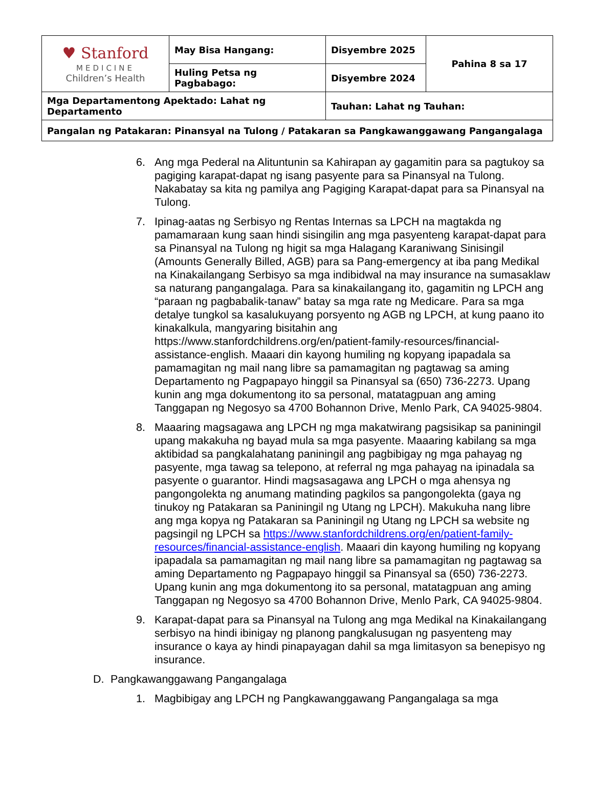| ♥ Stanford MEDICINE Children’s Health | May Bisa Hangang: | Disyembre 2025 | Pahina 8 sa 17 |
| | Huling Petsa ng Pagbabago: | Disyembre 2024 | |
| Mga Departamentong Apektado: Lahat ng Departamento | | Tauhan: Lahat ng Tauhan: | |
| Pangalan ng Patakaran: Pinansyal na Tulong / Patakaran sa Pangkawanggawang Pangangalaga | | | |
6. Ang mga Pederal na Alituntunin sa Kahirapan ay gagamitin para sa pagtukoy sa pagiging karapat-dapat ng isang pasyente para sa Pinansyal na Tulong. Nakabatay sa kita ng pamilya ang Pagiging Karapat-dapat para sa Pinansyal na Tulong.
7. Ipinag-aatas ng Serbisyo ng Rentas Internas sa LPCH na magtakda ng pamamaraan kung saan hindi sisingilin ang mga pasyenteng karapat-dapat para sa Pinansyal na Tulong ng higit sa mga Halagang Karaniwang Sinisingil (Amounts Generally Billed, AGB) para sa Pang-emergency at iba pang Medikal na Kinakailangang Serbisyo sa mga indibidwal na may insurance na sumasaklaw sa naturang pangangalaga. Para sa kinakailangang ito, gagamitin ng LPCH ang “paraan ng pagbabalik-tanaw” batay sa mga rate ng Medicare. Para sa mga detalye tungkol sa kasalukuyang porsyento ng AGB ng LPCH, at kung paano ito kinakalkula, mangyaring bisitahin ang https://www.stanfordchildrens.org/en/patient-family-resources/financial-assistance-english. Maaari din kayong humiling ng kopyang ipapadala sa pamamagitan ng mail nang libre sa pamamagitan ng pagtawag sa aming Departamento ng Pagpapayo hinggil sa Pinansyal sa (650) 736-2273. Upang kunin ang mga dokumentong ito sa personal, matatagpuan ang aming Tanggapan ng Negosyo sa 4700 Bohannon Drive, Menlo Park, CA 94025-9804.
8. Maaaring magsagawa ang LPCH ng mga makatwirang pagsisikap sa paniningil upang makakuha ng bayad mula sa mga pasyente. Maaaring kabilang sa mga aktibidad sa pangkalahatang paniningil ang pagbibigay ng mga pahayag ng pasyente, mga tawag sa telepono, at referral ng mga pahayag na ipinadala sa pasyente o guarantor. Hindi magsasagawa ang LPCH o mga ahensya ng pangongolekta ng anumang matinding pagkilos sa pangongolekta (gaya ng tinukoy ng Patakaran sa Paniningil ng Utang ng LPCH). Makukuha nang libre ang mga kopya ng Patakaran sa Paniningil ng Utang ng LPCH sa website ng pagsingil ng LPCH sa https://www.stanfordchildrens.org/en/patient-family-resources/financial-assistance-english. Maaari din kayong humiling ng kopyang ipapadala sa pamamagitan ng mail nang libre sa pamamagitan ng pagtawag sa aming Departamento ng Pagpapayo hinggil sa Pinansyal sa (650) 736-2273. Upang kunin ang mga dokumentong ito sa personal, matatagpuan ang aming Tanggapan ng Negosyo sa 4700 Bohannon Drive, Menlo Park, CA 94025-9804.
9. Karapat-dapat para sa Pinansyal na Tulong ang mga Medikal na Kinakailangang serbisyo na hindi ibinigay ng planong pangkalusugan ng pasyenteng may insurance o kaya ay hindi pinapayagan dahil sa mga limitasyon sa benepisyo ng insurance.
D. Pangkawanggawang Pangangalaga
1. Magbibigay ang LPCH ng Pangkawanggawang Pangangalaga sa mga